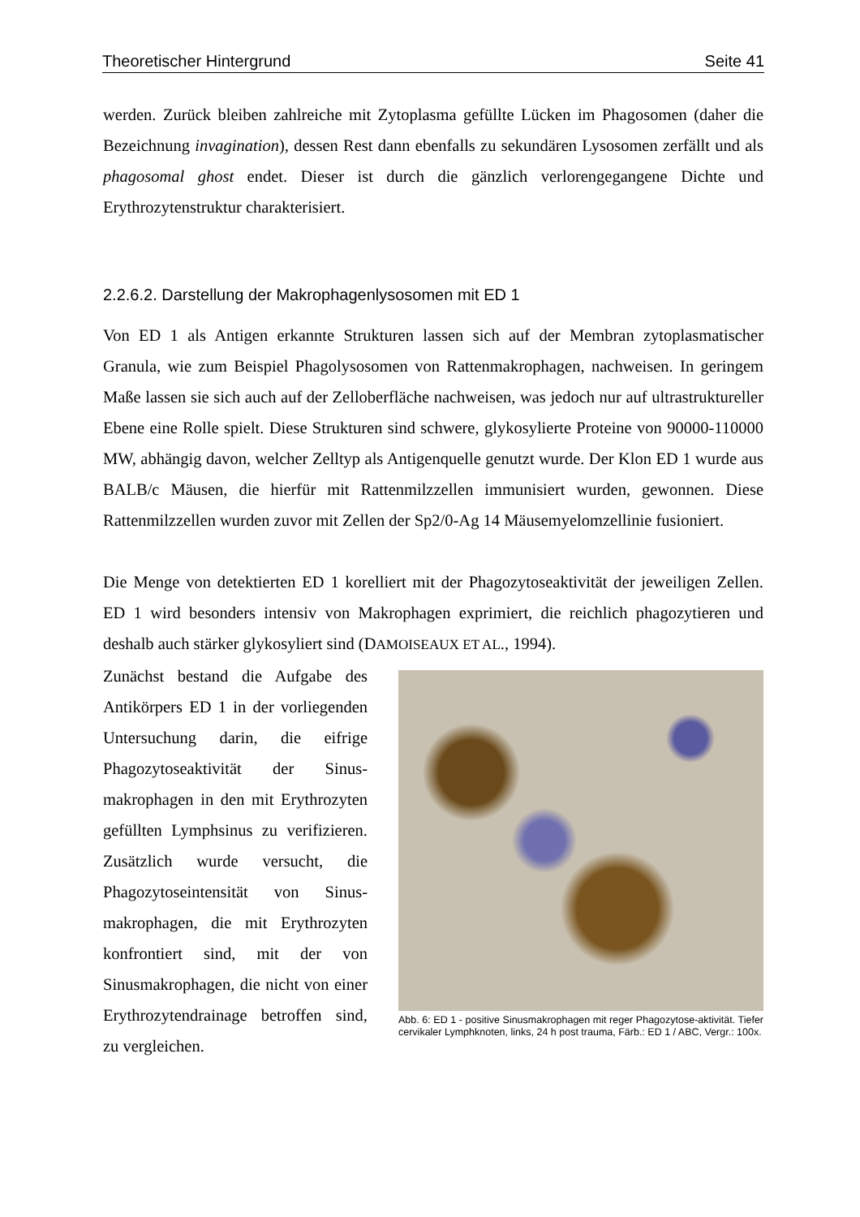Theoretischer Hintergrund Seite 41
werden. Zurück bleiben zahlreiche mit Zytoplasma gefüllte Lücken im Phagosomen (daher die Bezeichnung invagination), dessen Rest dann ebenfalls zu sekundären Lysosomen zerfällt und als phagosomal ghost endet. Dieser ist durch die gänzlich verlorengegangene Dichte und Erythrozytenstruktur charakterisiert.
2.2.6.2. Darstellung der Makrophagenlysosomen mit ED 1
Von ED 1 als Antigen erkannte Strukturen lassen sich auf der Membran zytoplasmatischer Granula, wie zum Beispiel Phagolysosomen von Rattenmakrophagen, nachweisen. In geringem Maße lassen sie sich auch auf der Zelloberfläche nachweisen, was jedoch nur auf ultrastruktureller Ebene eine Rolle spielt. Diese Strukturen sind schwere, glykosylierte Proteine von 90000-110000 MW, abhängig davon, welcher Zelltyp als Antigenquelle genutzt wurde. Der Klon ED 1 wurde aus BALB/c Mäusen, die hierfür mit Rattenmilzzellen immunisiert wurden, gewonnen. Diese Rattenmilzzellen wurden zuvor mit Zellen der Sp2/0-Ag 14 Mäusemyelomzellinie fusioniert.
Die Menge von detektierten ED 1 korelliert mit der Phagozytoseaktivität der jeweiligen Zellen. ED 1 wird besonders intensiv von Makrophagen exprimiert, die reichlich phagozytieren und deshalb auch stärker glykosyliert sind (DAMOISEAUX ET AL., 1994).
Zunächst bestand die Aufgabe des Antikörpers ED 1 in der vorliegenden Untersuchung darin, die eifrige Phagozytoseaktivität der Sinus-makrophagen in den mit Erythrozyten gefüllten Lymphsinus zu verifizieren. Zusätzlich wurde versucht, die Phagozytoseintensität von Sinus-makrophagen, die mit Erythrozyten konfrontiert sind, mit der von Sinusmakrophagen, die nicht von einer Erythrozytendrainage betroffen sind, zu vergleichen.
Abb. 6: ED 1 - positive Sinusmakrophagen mit reger Phagozytose-aktivität. Tiefer cervikaler Lymphknoten, links, 24 h post trauma, Färb.: ED 1 / ABC, Vergr.: 100x.